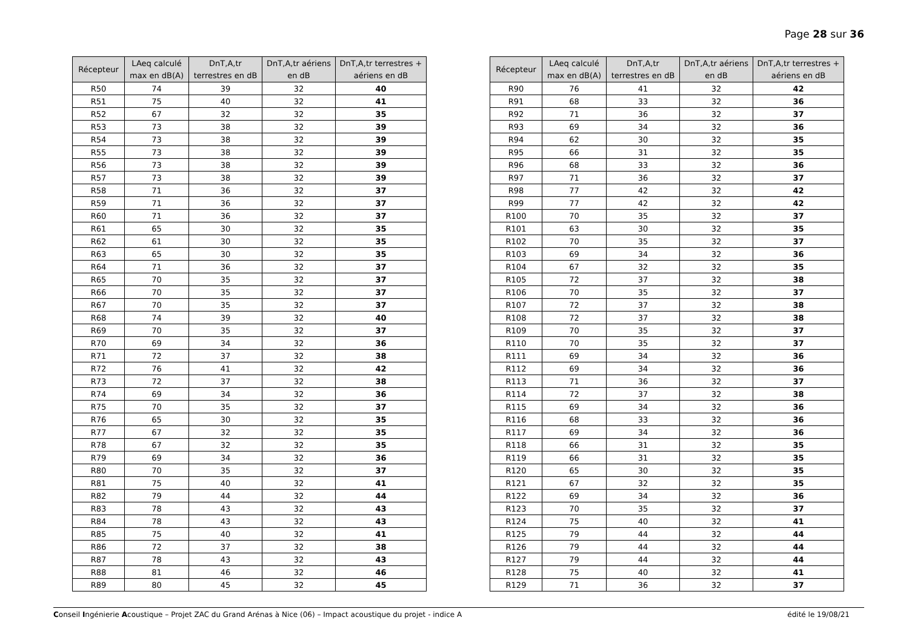Page 28 sur 36
| Récepteur | LAeq calculé max en dB(A) | DnT,A,tr terrestres en dB | DnT,A,tr aériens en dB | DnT,A,tr terrestres + aériens en dB |
| --- | --- | --- | --- | --- |
| R50 | 74 | 39 | 32 | 40 |
| R51 | 75 | 40 | 32 | 41 |
| R52 | 67 | 32 | 32 | 35 |
| R53 | 73 | 38 | 32 | 39 |
| R54 | 73 | 38 | 32 | 39 |
| R55 | 73 | 38 | 32 | 39 |
| R56 | 73 | 38 | 32 | 39 |
| R57 | 73 | 38 | 32 | 39 |
| R58 | 71 | 36 | 32 | 37 |
| R59 | 71 | 36 | 32 | 37 |
| R60 | 71 | 36 | 32 | 37 |
| R61 | 65 | 30 | 32 | 35 |
| R62 | 61 | 30 | 32 | 35 |
| R63 | 65 | 30 | 32 | 35 |
| R64 | 71 | 36 | 32 | 37 |
| R65 | 70 | 35 | 32 | 37 |
| R66 | 70 | 35 | 32 | 37 |
| R67 | 70 | 35 | 32 | 37 |
| R68 | 74 | 39 | 32 | 40 |
| R69 | 70 | 35 | 32 | 37 |
| R70 | 69 | 34 | 32 | 36 |
| R71 | 72 | 37 | 32 | 38 |
| R72 | 76 | 41 | 32 | 42 |
| R73 | 72 | 37 | 32 | 38 |
| R74 | 69 | 34 | 32 | 36 |
| R75 | 70 | 35 | 32 | 37 |
| R76 | 65 | 30 | 32 | 35 |
| R77 | 67 | 32 | 32 | 35 |
| R78 | 67 | 32 | 32 | 35 |
| R79 | 69 | 34 | 32 | 36 |
| R80 | 70 | 35 | 32 | 37 |
| R81 | 75 | 40 | 32 | 41 |
| R82 | 79 | 44 | 32 | 44 |
| R83 | 78 | 43 | 32 | 43 |
| R84 | 78 | 43 | 32 | 43 |
| R85 | 75 | 40 | 32 | 41 |
| R86 | 72 | 37 | 32 | 38 |
| R87 | 78 | 43 | 32 | 43 |
| R88 | 81 | 46 | 32 | 46 |
| R89 | 80 | 45 | 32 | 45 |
| Récepteur | LAeq calculé max en dB(A) | DnT,A,tr terrestres en dB | DnT,A,tr aériens en dB | DnT,A,tr terrestres + aériens en dB |
| --- | --- | --- | --- | --- |
| R90 | 76 | 41 | 32 | 42 |
| R91 | 68 | 33 | 32 | 36 |
| R92 | 71 | 36 | 32 | 37 |
| R93 | 69 | 34 | 32 | 36 |
| R94 | 62 | 30 | 32 | 35 |
| R95 | 66 | 31 | 32 | 35 |
| R96 | 68 | 33 | 32 | 36 |
| R97 | 71 | 36 | 32 | 37 |
| R98 | 77 | 42 | 32 | 42 |
| R99 | 77 | 42 | 32 | 42 |
| R100 | 70 | 35 | 32 | 37 |
| R101 | 63 | 30 | 32 | 35 |
| R102 | 70 | 35 | 32 | 37 |
| R103 | 69 | 34 | 32 | 36 |
| R104 | 67 | 32 | 32 | 35 |
| R105 | 72 | 37 | 32 | 38 |
| R106 | 70 | 35 | 32 | 37 |
| R107 | 72 | 37 | 32 | 38 |
| R108 | 72 | 37 | 32 | 38 |
| R109 | 70 | 35 | 32 | 37 |
| R110 | 70 | 35 | 32 | 37 |
| R111 | 69 | 34 | 32 | 36 |
| R112 | 69 | 34 | 32 | 36 |
| R113 | 71 | 36 | 32 | 37 |
| R114 | 72 | 37 | 32 | 38 |
| R115 | 69 | 34 | 32 | 36 |
| R116 | 68 | 33 | 32 | 36 |
| R117 | 69 | 34 | 32 | 36 |
| R118 | 66 | 31 | 32 | 35 |
| R119 | 66 | 31 | 32 | 35 |
| R120 | 65 | 30 | 32 | 35 |
| R121 | 67 | 32 | 32 | 35 |
| R122 | 69 | 34 | 32 | 36 |
| R123 | 70 | 35 | 32 | 37 |
| R124 | 75 | 40 | 32 | 41 |
| R125 | 79 | 44 | 32 | 44 |
| R126 | 79 | 44 | 32 | 44 |
| R127 | 79 | 44 | 32 | 44 |
| R128 | 75 | 40 | 32 | 41 |
| R129 | 71 | 36 | 32 | 37 |
Conseil Ingénierie Acoustique – Projet ZAC du Grand Arénas à Nice (06) – Impact acoustique du projet - indice A édité le 19/08/21